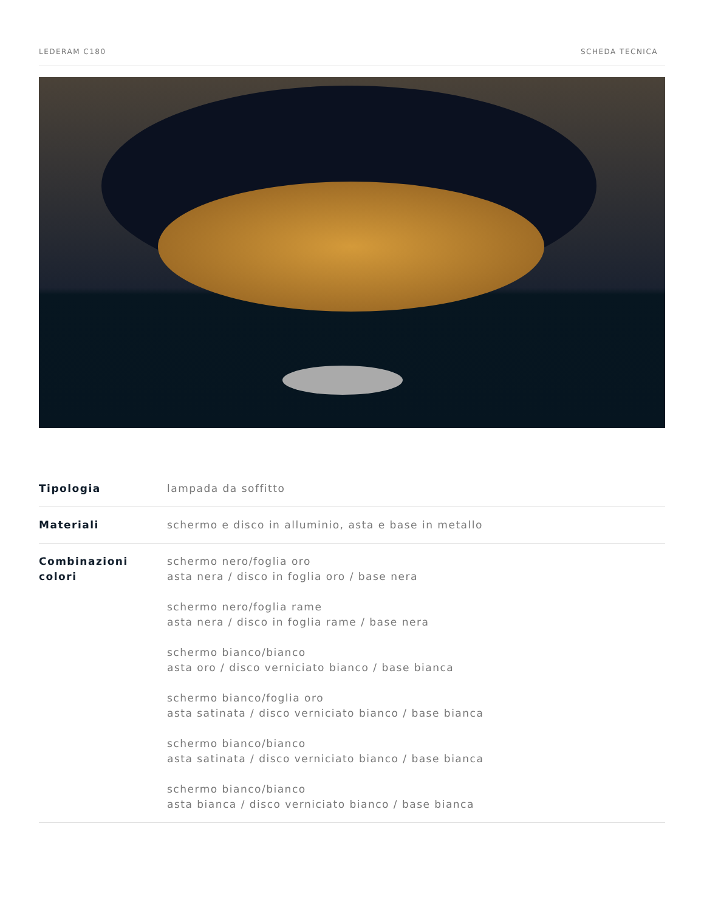LEDERAM C180 SCHEDA TECNICA
| Tipologia | lampada da soffitto |
| Materiali | schermo e disco in alluminio, asta e base in metallo |
| Combinazioni colori | schermo nero/foglia oro asta nera / disco in foglia oro / base nera schermo nero/foglia rame asta nera / disco in foglia rame / base nera schermo bianco/bianco asta oro / disco verniciato bianco / base bianca schermo bianco/foglia oro asta satinata / disco verniciato bianco / base bianca schermo bianco/bianco asta satinata / disco verniciato bianco / base bianca schermo bianco/bianco asta bianca / disco verniciato bianco / base bianca |